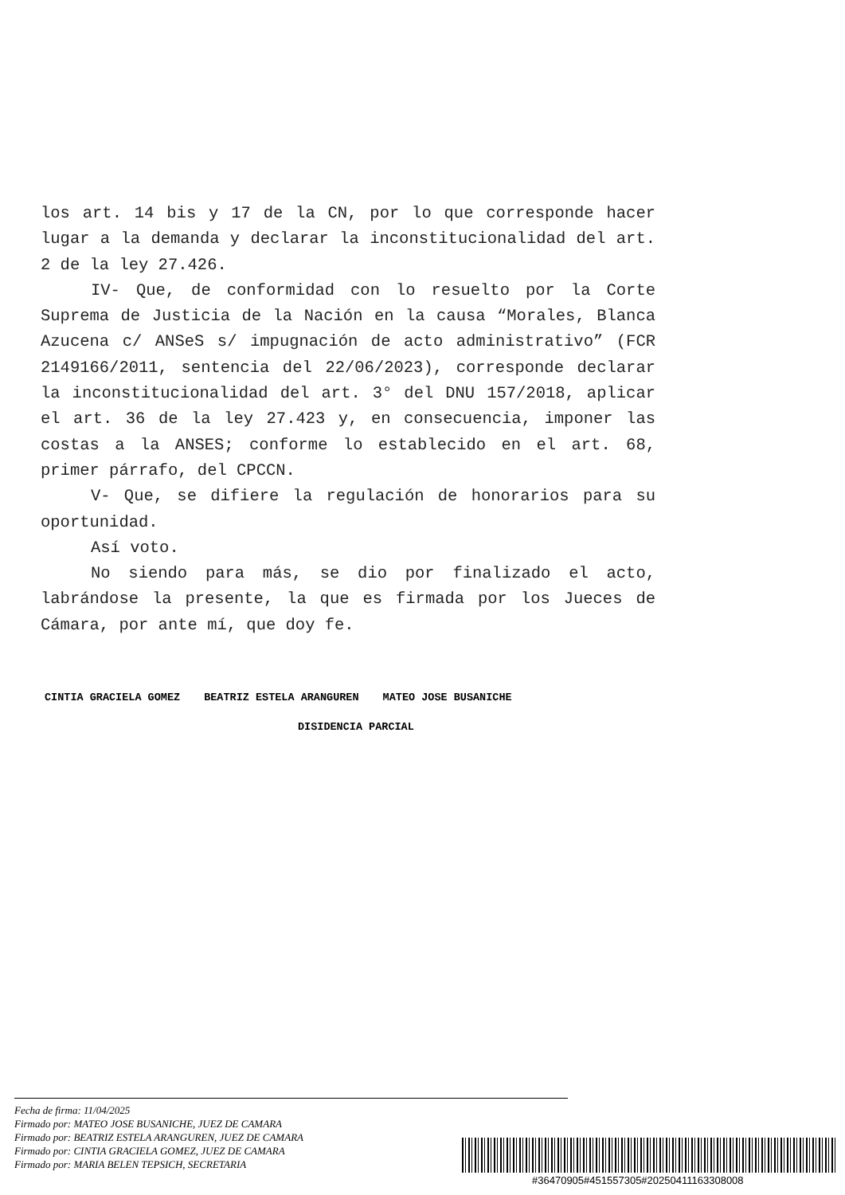los art. 14 bis y 17 de la CN, por lo que corresponde hacer lugar a la demanda y declarar la inconstitucionalidad del art. 2 de la ley 27.426.
IV- Que, de conformidad con lo resuelto por la Corte Suprema de Justicia de la Nación en la causa “Morales, Blanca Azucena c/ ANSeS s/ impugnación de acto administrativo” (FCR 2149166/2011, sentencia del 22/06/2023), corresponde declarar la inconstitucionalidad del art. 3° del DNU 157/2018, aplicar el art. 36 de la ley 27.423 y, en consecuencia, imponer las costas a la ANSES; conforme lo establecido en el art. 68, primer párrafo, del CPCCN.
V- Que, se difiere la regulación de honorarios para su oportunidad.
Así voto.
No siendo para más, se dio por finalizado el acto, labrándose la presente, la que es firmada por los Jueces de Cámara, por ante mí, que doy fe.
CINTIA GRACIELA GOMEZ BEATRIZ ESTELA ARANGUREN MATEO JOSE BUSANICHE
DISIDENCIA PARCIAL
Fecha de firma: 11/04/2025
Firmado por: MATEO JOSE BUSANICHE, JUEZ DE CAMARA
Firmado por: BEATRIZ ESTELA ARANGUREN, JUEZ DE CAMARA
Firmado por: CINTIA GRACIELA GOMEZ, JUEZ DE CAMARA
Firmado por: MARIA BELEN TEPSICH, SECRETARIA
#36470905#451557305#20250411163308008